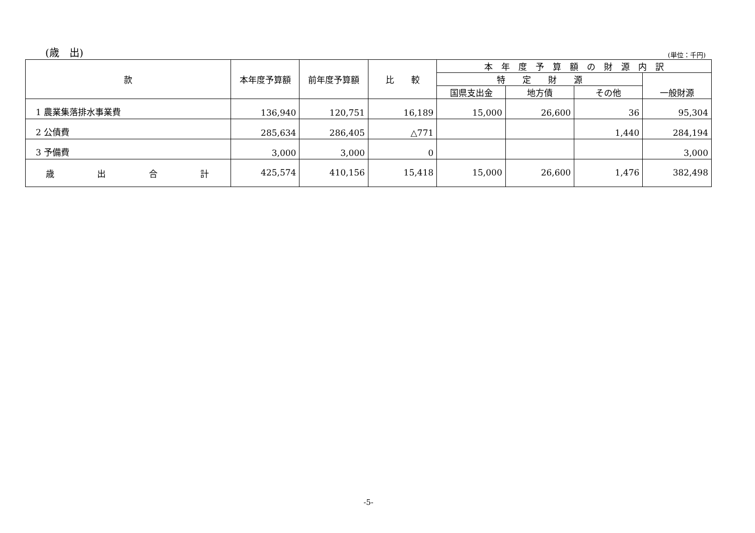(歳　出)
(単位：千円)
| 款 | 本年度予算額 | 前年度予算額 | 比 較 | 本 年 度 予 算 額 の 財 源 内 訳 | | | |
| --- | --- | --- | --- | --- | --- | --- | --- |
| | | | | 特 定 財 源 | | | 一般財源 |
| | | | | 国県支出金 | 地方債 | その他 | |
| 1 農業集落排水事業費 | 136,940 | 120,751 | 16,189 | 15,000 | 26,600 | 36 | 95,304 |
| 2 公債費 | 285,634 | 286,405 | △771 | | | 1,440 | 284,194 |
| 3 予備費 | 3,000 | 3,000 | 0 | | | | 3,000 |
| 歳 出 合 計 | 425,574 | 410,156 | 15,418 | 15,000 | 26,600 | 1,476 | 382,498 |
-5-